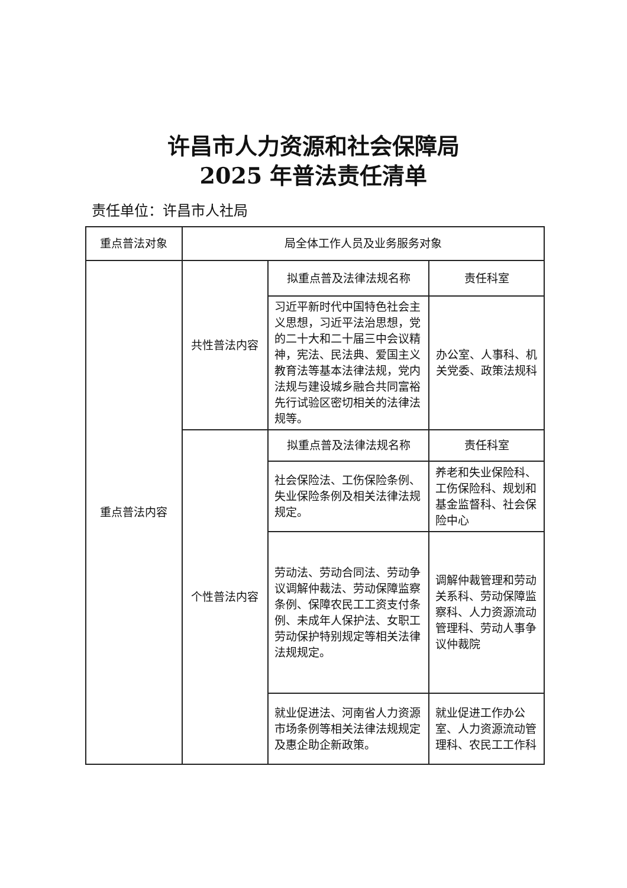许昌市人力资源和社会保障局
2025 年普法责任清单
责任单位：许昌市人社局
| 重点普法对象 | 局全体工作人员及业务服务对象 | | |
| 重点普法内容 | 共性普法内容 | 拟重点普及法律法规名称 | 责任科室 |
| | | 习近平新时代中国特色社会主义思想，习近平法治思想，党的二十大和二十届三中会议精神，宪法、民法典、爱国主义教育法等基本法律法规，党内法规与建设城乡融合共同富裕先行试验区密切相关的法律法规等。 | 办公室、人事科、机关党委、政策法规科 |
| | 个性普法内容 | 拟重点普及法律法规名称 | 责任科室 |
| | | 社会保险法、工伤保险条例、失业保险条例及相关法律法规规定。 | 养老和失业保险科、工伤保险科、规划和基金监督科、社会保险中心 |
| | | 劳动法、劳动合同法、劳动争议调解仲裁法、劳动保障监察条例、保障农民工工资支付条例、未成年人保护法、女职工劳动保护特别规定等相关法律法规规定。 | 调解仲裁管理和劳动关系科、劳动保障监察科、人力资源流动管理科、劳动人事争议仲裁院 |
| | | 就业促进法、河南省人力资源市场条例等相关法律法规规定及惠企助企新政策。 | 就业促进工作办公室、人力资源流动管理科、农民工工作科 |